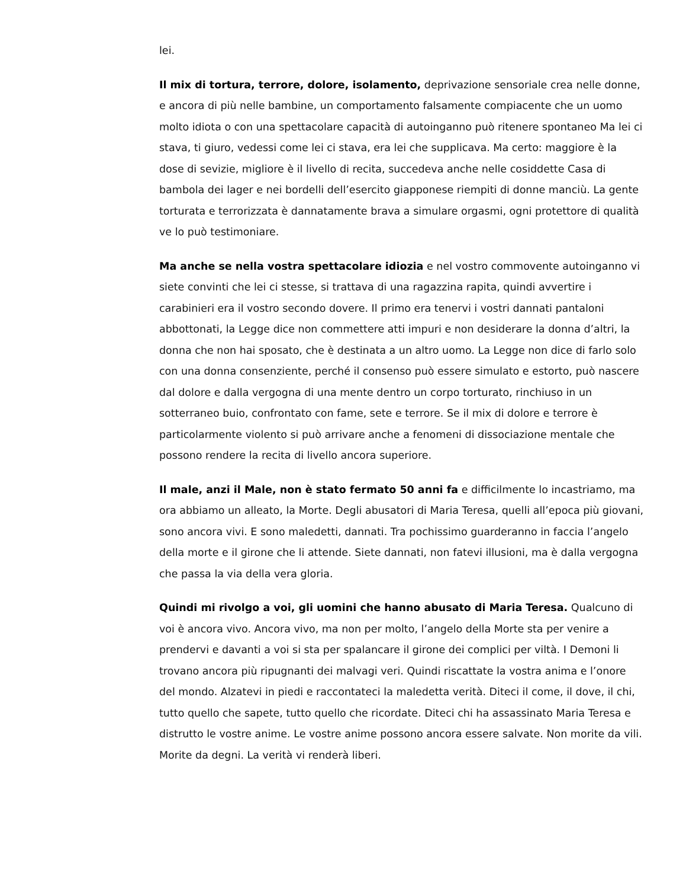lei.
Il mix di tortura, terrore, dolore, isolamento, deprivazione sensoriale crea nelle donne, e ancora di più nelle bambine, un comportamento falsamente compiacente che un uomo molto idiota o con una spettacolare capacità di autoinganno può ritenere spontaneo Ma lei ci stava, ti giuro, vedessi come lei ci stava, era lei che supplicava. Ma certo: maggiore è la dose di sevizie, migliore è il livello di recita, succedeva anche nelle cosiddette Casa di bambola dei lager e nei bordelli dell’esercito giapponese riempiti di donne manciù. La gente torturata e terrorizzata è dannatamente brava a simulare orgasmi, ogni protettore di qualità ve lo può testimoniare.
Ma anche se nella vostra spettacolare idiozia e nel vostro commovente autoinganno vi siete convinti che lei ci stesse, si trattava di una ragazzina rapita, quindi avvertire i carabinieri era il vostro secondo dovere. Il primo era tenervi i vostri dannati pantaloni abbottonati, la Legge dice non commettere atti impuri e non desiderare la donna d’altri, la donna che non hai sposato, che è destinata a un altro uomo. La Legge non dice di farlo solo con una donna consenziente, perché il consenso può essere simulato e estorto, può nascere dal dolore e dalla vergogna di una mente dentro un corpo torturato, rinchiuso in un sotterraneo buio, confrontato con fame, sete e terrore. Se il mix di dolore e terrore è particolarmente violento si può arrivare anche a fenomeni di dissociazione mentale che possono rendere la recita di livello ancora superiore.
Il male, anzi il Male, non è stato fermato 50 anni fa e difficilmente lo incastriamo, ma ora abbiamo un alleato, la Morte. Degli abusatori di Maria Teresa, quelli all’epoca più giovani, sono ancora vivi. E sono maledetti, dannati. Tra pochissimo guarderanno in faccia l’angelo della morte e il girone che li attende. Siete dannati, non fatevi illusioni, ma è dalla vergogna che passa la via della vera gloria.
Quindi mi rivolgo a voi, gli uomini che hanno abusato di Maria Teresa. Qualcuno di voi è ancora vivo. Ancora vivo, ma non per molto, l’angelo della Morte sta per venire a prendervi e davanti a voi si sta per spalancare il girone dei complici per viltà. I Demoni li trovano ancora più ripugnanti dei malvagi veri. Quindi riscattate la vostra anima e l’onore del mondo. Alzatevi in piedi e raccontateci la maledetta verità. Diteci il come, il dove, il chi, tutto quello che sapete, tutto quello che ricordate. Diteci chi ha assassinato Maria Teresa e distrutto le vostre anime. Le vostre anime possono ancora essere salvate. Non morite da vili. Morite da degni. La verità vi renderà liberi.